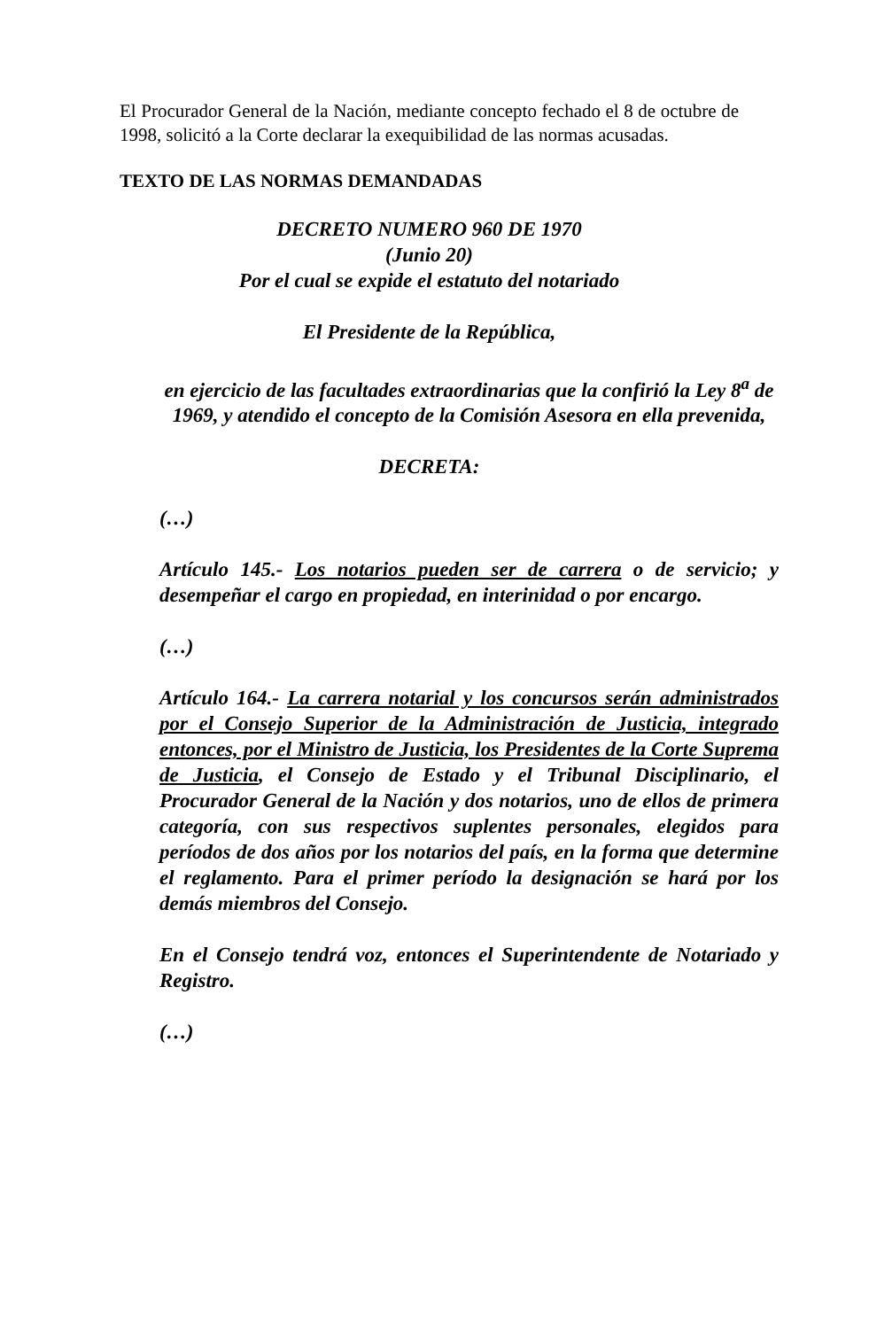El Procurador General de la Nación, mediante concepto fechado el 8 de octubre de 1998, solicitó a la Corte declarar la exequibilidad de las normas acusadas.
TEXTO DE LAS NORMAS DEMANDADAS
DECRETO NUMERO 960 DE 1970
(Junio 20)
Por el cual se expide el estatuto del notariado
El Presidente de la República,
en ejercicio de las facultades extraordinarias que la confirió la Ley 8<sup>a</sup> de 1969, y atendido el concepto de la Comisión Asesora en ella prevenida,
DECRETA:
(…)
Artículo 145.- Los notarios pueden ser de carrera o de servicio; y desempeñar el cargo en propiedad, en interinidad o por encargo.
(…)
Artículo 164.- La carrera notarial y los concursos serán administrados por el Consejo Superior de la Administración de Justicia, integrado entonces, por el Ministro de Justicia, los Presidentes de la Corte Suprema de Justicia, el Consejo de Estado y el Tribunal Disciplinario, el Procurador General de la Nación y dos notarios, uno de ellos de primera categoría, con sus respectivos suplentes personales, elegidos para períodos de dos años por los notarios del país, en la forma que determine el reglamento. Para el primer período la designación se hará por los demás miembros del Consejo.
En el Consejo tendrá voz, entonces el Superintendente de Notariado y Registro.
(…)